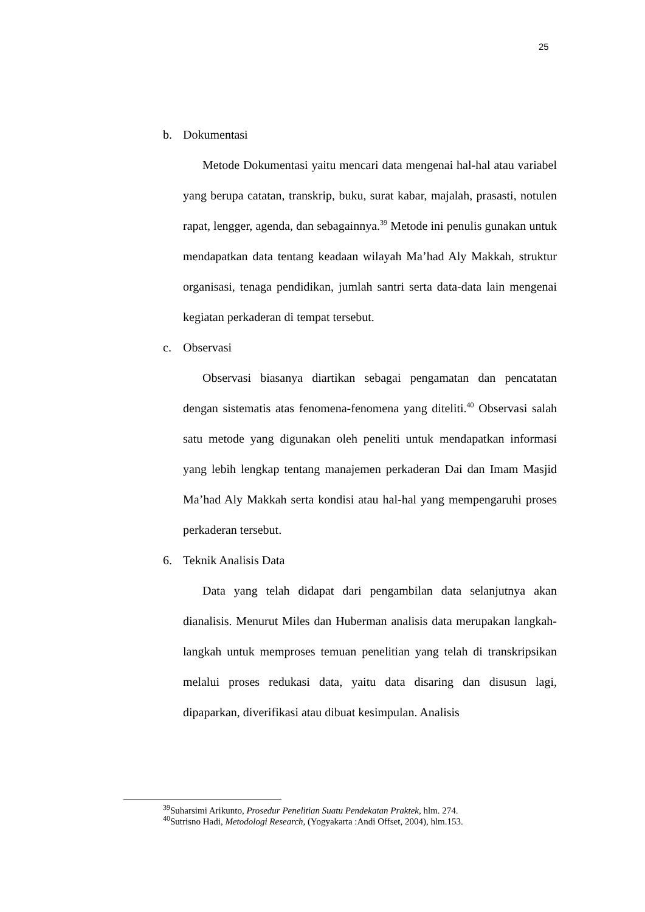25
b. Dokumentasi
Metode Dokumentasi yaitu mencari data mengenai hal-hal atau variabel yang berupa catatan, transkrip, buku, surat kabar, majalah, prasasti, notulen rapat, lengger, agenda, dan sebagainnya.<sup>39</sup> Metode ini penulis gunakan untuk mendapatkan data tentang keadaan wilayah Ma’had Aly Makkah, struktur organisasi, tenaga pendidikan, jumlah santri serta data-data lain mengenai kegiatan perkaderan di tempat tersebut.
c. Observasi
Observasi biasanya diartikan sebagai pengamatan dan pencatatan dengan sistematis atas fenomena-fenomena yang diteliti.<sup>40</sup> Observasi salah satu metode yang digunakan oleh peneliti untuk mendapatkan informasi yang lebih lengkap tentang manajemen perkaderan Dai dan Imam Masjid Ma’had Aly Makkah serta kondisi atau hal-hal yang mempengaruhi proses perkaderan tersebut.
6. Teknik Analisis Data
Data yang telah didapat dari pengambilan data selanjutnya akan dianalisis. Menurut Miles dan Huberman analisis data merupakan langkah-langkah untuk memproses temuan penelitian yang telah di transkripsikan melalui proses redukasi data, yaitu data disaring dan disusun lagi, dipaparkan, diverifikasi atau dibuat kesimpulan. Analisis
<sup>39</sup> Suharsimi Arikunto, Prosedur Penelitian Suatu Pendekatan Praktek, hlm. 274.
<sup>40</sup> Sutrisno Hadi, Metodologi Research, (Yogyakarta :Andi Offset, 2004), hlm.153.